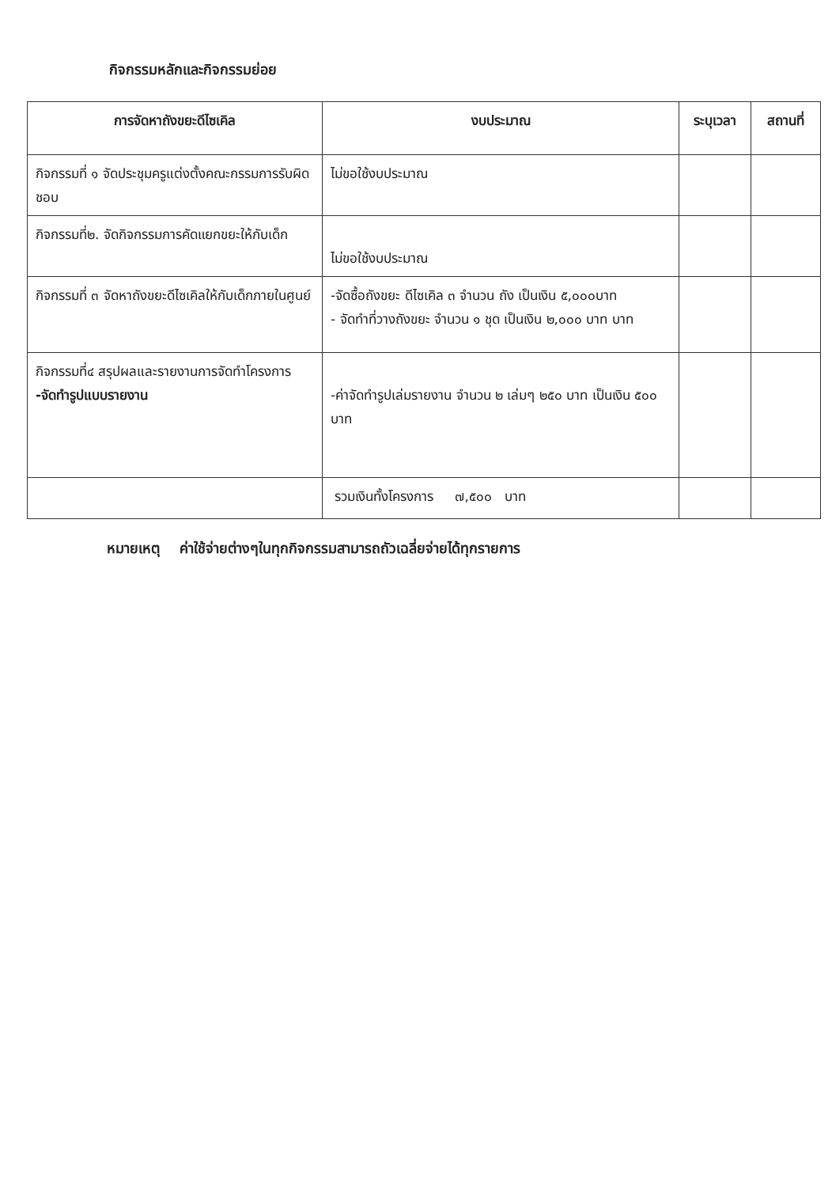กิจกรรมหลักและกิจกรรมย่อย
| การจัดหาถังขยะดีไซเคิล | งบประมาณ | ระบุเวลา | สถานที่ |
| --- | --- | --- | --- |
| กิจกรรมที่ ๑ จัดประชุมครูแต่งตั้งคณะกรรมการรับผิดชอบ | ไม่ขอใช้งบประมาณ | | |
| กิจกรรมที่๒. จัดกิจกรรมการคัดแยกขยะให้กับเด็ก | ไม่ขอใช้งบประมาณ | | |
| กิจกรรมที่ ๓ จัดหาถังขยะดีไซเคิลให้กับเด็กภายในศูนย์ | -จัดซื้อถังขยะ ดีไซเคิล ๓ จำนวน ถัง เป็นเงิน ๕,๐๐๐บาท - จัดทำที่วางถังขยะ จำนวน ๑ ชุด เป็นเงิน ๒,๐๐๐ บาท บาท | | |
| กิจกรรมที่๔ สรุปผลและรายงานการจัดทำโครงการ -จัดทำรูปแบบรายงาน | -ค่าจัดทำรูปเล่มรายงาน จำนวน ๒ เล่มๆ ๒๕๐ บาท เป็นเงิน ๕๐๐ บาท | | |
| | รวมเงินทั้งโครงการ ๗,๕๐๐ บาท | | |
หมายเหตุ ค่าใช้จ่ายต่างๆในทุกกิจกรรมสามารถถัวเฉลี่ยจ่ายได้ทุกรายการ